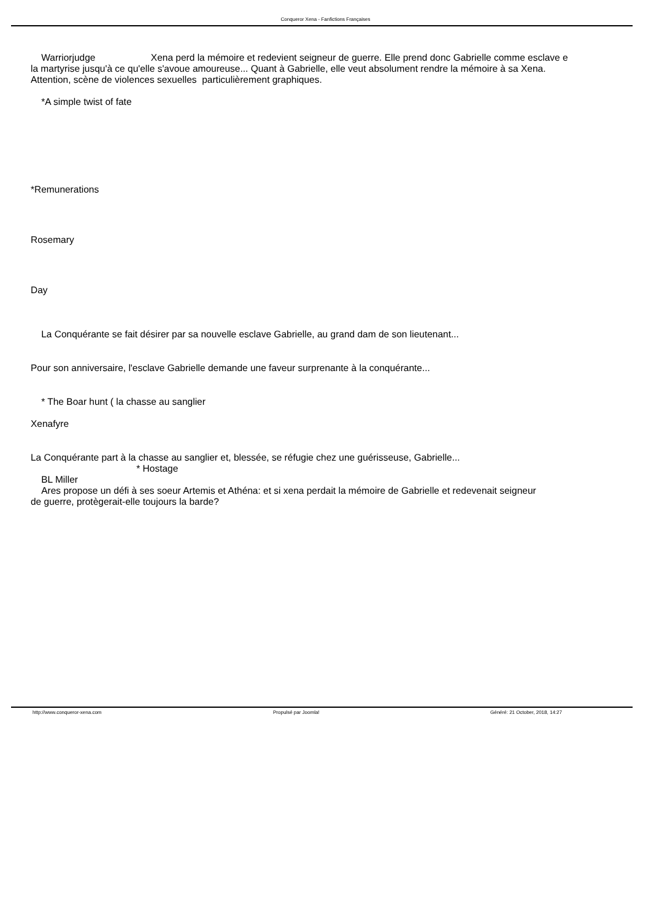Conqueror Xena - Fanfictions Françaises
Warriorjudge Xena perd la mémoire et redevient seigneur de guerre. Elle prend donc Gabrielle comme esclave e
la martyrise jusqu'à ce qu'elle s'avoue amoureuse... Quant à Gabrielle, elle veut absolument rendre la mémoire à sa Xena.
Attention, scène de violences sexuelles particulièrement graphiques.
*A simple twist of fate
*Remunerations
Rosemary
Day
La Conquérante se fait désirer par sa nouvelle esclave Gabrielle, au grand dam de son lieutenant...
Pour son anniversaire, l'esclave Gabrielle demande une faveur surprenante à la conquérante...
* The Boar hunt ( la chasse au sanglier
Xenafyre
La Conquérante part à la chasse au sanglier et, blessée, se réfugie chez une guérisseuse, Gabrielle...
* Hostage
BL Miller
Ares propose un défi à ses soeur Artemis et Athéna: et si xena perdait la mémoire de Gabrielle et redevenait seigneur
de guerre, protègerait-elle toujours la barde?
http://www.conqueror-xena.com Propulsé par Joomla! Généré: 21 October, 2018, 14:27